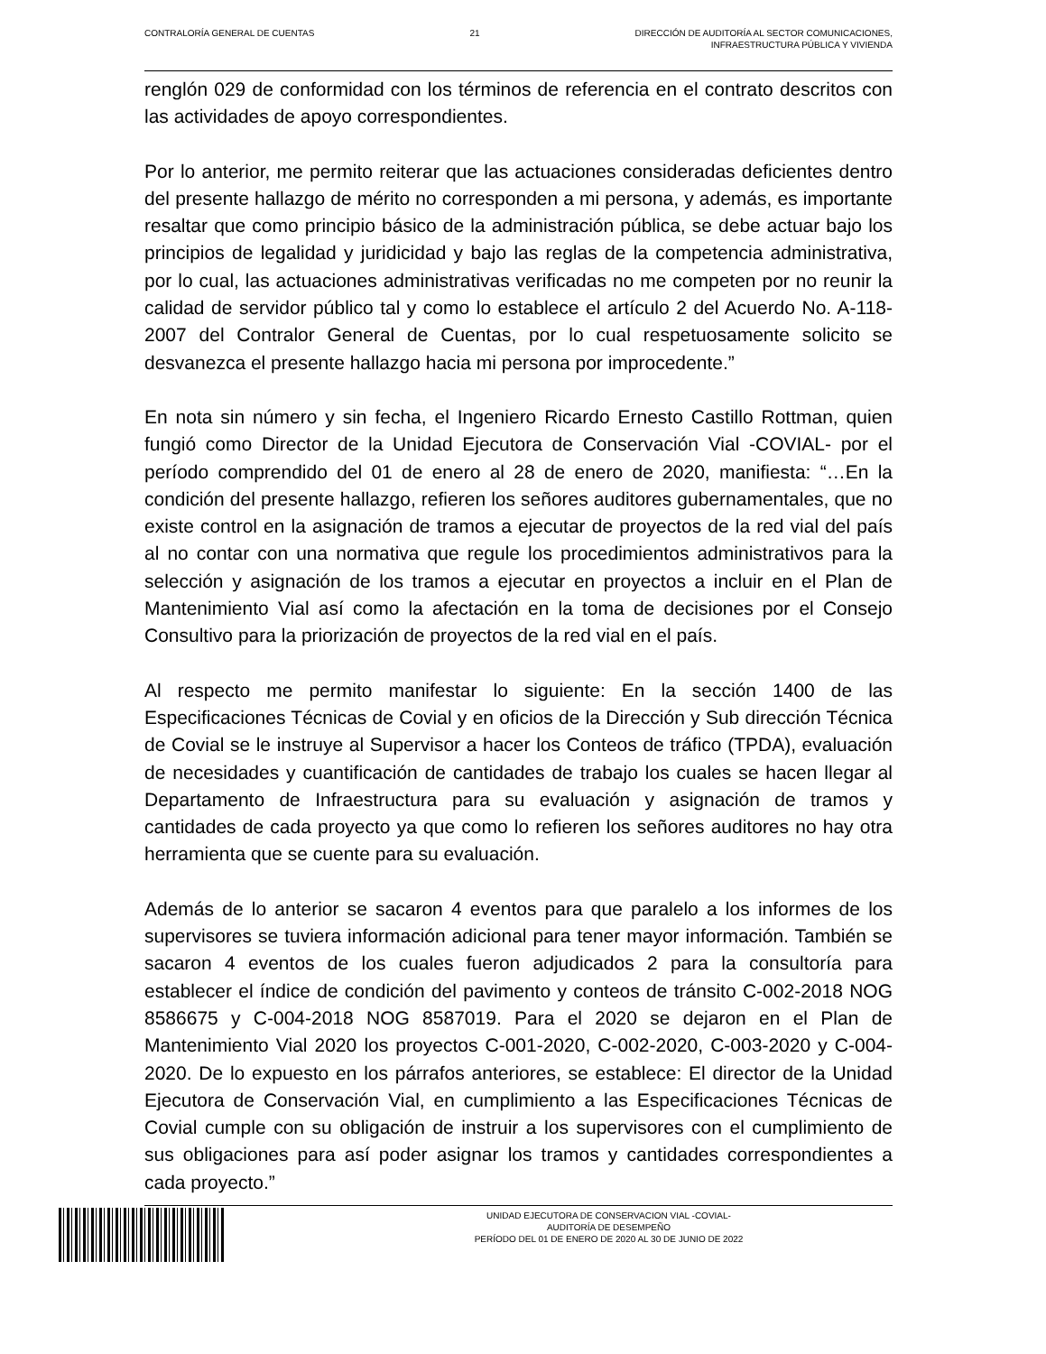CONTRALORÍA GENERAL DE CUENTAS 21 DIRECCIÓN DE AUDITORÍA AL SECTOR COMUNICACIONES,
INFRAESTRUCTURA PÚBLICA Y VIVIENDA
renglón 029 de conformidad con los términos de referencia en el contrato descritos con las actividades de apoyo correspondientes.
Por lo anterior, me permito reiterar que las actuaciones consideradas deficientes dentro del presente hallazgo de mérito no corresponden a mi persona, y además, es importante resaltar que como principio básico de la administración pública, se debe actuar bajo los principios de legalidad y juridicidad y bajo las reglas de la competencia administrativa, por lo cual, las actuaciones administrativas verificadas no me competen por no reunir la calidad de servidor público tal y como lo establece el artículo 2 del Acuerdo No. A-118-2007 del Contralor General de Cuentas, por lo cual respetuosamente solicito se desvanezca el presente hallazgo hacia mi persona por improcedente.”
En nota sin número y sin fecha, el Ingeniero Ricardo Ernesto Castillo Rottman, quien fungió como Director de la Unidad Ejecutora de Conservación Vial -COVIAL- por el período comprendido del 01 de enero al 28 de enero de 2020, manifiesta: “…En la condición del presente hallazgo, refieren los señores auditores gubernamentales, que no existe control en la asignación de tramos a ejecutar de proyectos de la red vial del país al no contar con una normativa que regule los procedimientos administrativos para la selección y asignación de los tramos a ejecutar en proyectos a incluir en el Plan de Mantenimiento Vial así como la afectación en la toma de decisiones por el Consejo Consultivo para la priorización de proyectos de la red vial en el país.
Al respecto me permito manifestar lo siguiente: En la sección 1400 de las Especificaciones Técnicas de Covial y en oficios de la Dirección y Sub dirección Técnica de Covial se le instruye al Supervisor a hacer los Conteos de tráfico (TPDA), evaluación de necesidades y cuantificación de cantidades de trabajo los cuales se hacen llegar al Departamento de Infraestructura para su evaluación y asignación de tramos y cantidades de cada proyecto ya que como lo refieren los señores auditores no hay otra herramienta que se cuente para su evaluación.
Además de lo anterior se sacaron 4 eventos para que paralelo a los informes de los supervisores se tuviera información adicional para tener mayor información. También se sacaron 4 eventos de los cuales fueron adjudicados 2 para la consultoría para establecer el índice de condición del pavimento y conteos de tránsito C-002-2018 NOG 8586675 y C-004-2018 NOG 8587019. Para el 2020 se dejaron en el Plan de Mantenimiento Vial 2020 los proyectos C-001-2020, C-002-2020, C-003-2020 y C-004-2020. De lo expuesto en los párrafos anteriores, se establece: El director de la Unidad Ejecutora de Conservación Vial, en cumplimiento a las Especificaciones Técnicas de Covial cumple con su obligación de instruir a los supervisores con el cumplimiento de sus obligaciones para así poder asignar los tramos y cantidades correspondientes a cada proyecto.”
UNIDAD EJECUTORA DE CONSERVACION VIAL -COVIAL-
AUDITORÍA DE DESEMPEÑO
PERÍODO DEL 01 DE ENERO DE 2020 AL 30 DE JUNIO DE 2022